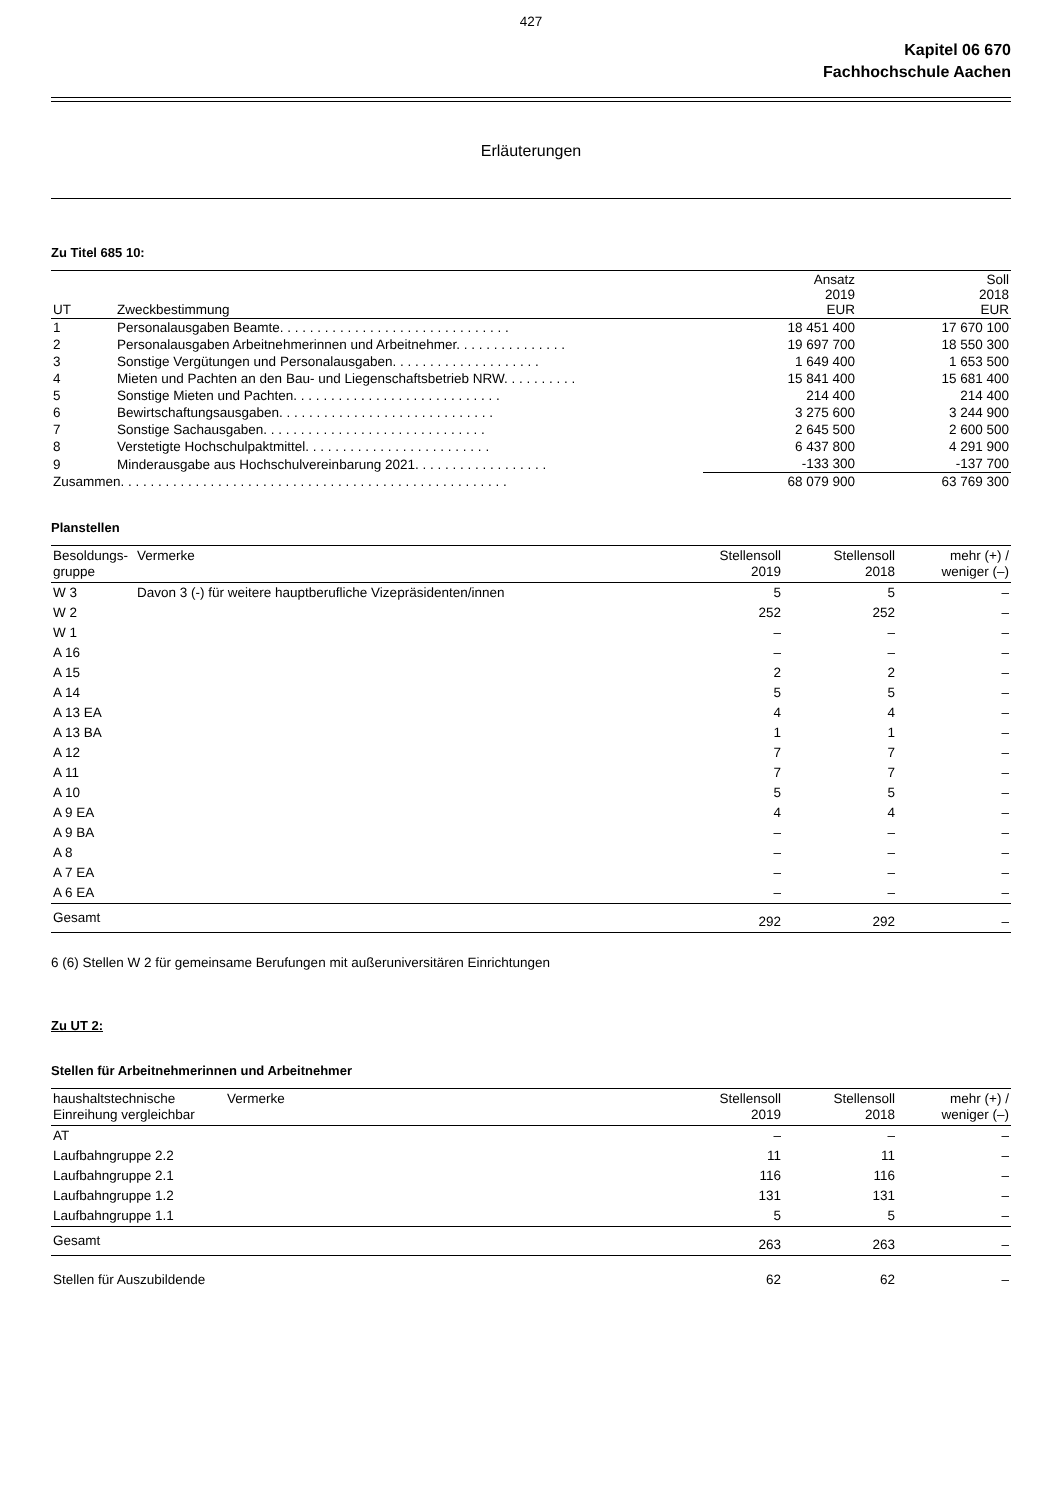427
Kapitel 06 670
Fachhochschule Aachen
Erläuterungen
Zu Titel 685 10:
| UT | Zweckbestimmung | Ansatz 2019 EUR | Soll 2018 EUR |
| --- | --- | --- | --- |
| 1 | Personalausgaben Beamte. . . . . . . . . . . . . . . . . . . . . . . . . . . . . . . | 18 451 400 | 17 670 100 |
| 2 | Personalausgaben Arbeitnehmerinnen und Arbeitnehmer. . . . . . . . . . . . . . . | 19 697 700 | 18 550 300 |
| 3 | Sonstige Vergütungen und Personalausgaben. . . . . . . . . . . . . . . . . . . . | 1 649 400 | 1 653 500 |
| 4 | Mieten und Pachten an den Bau- und Liegenschaftsbetrieb NRW. . . . . . . . . . | 15 841 400 | 15 681 400 |
| 5 | Sonstige Mieten und Pachten. . . . . . . . . . . . . . . . . . . . . . . . . . . . | 214 400 | 214 400 |
| 6 | Bewirtschaftungsausgaben. . . . . . . . . . . . . . . . . . . . . . . . . . . . . | 3 275 600 | 3 244 900 |
| 7 | Sonstige Sachausgaben. . . . . . . . . . . . . . . . . . . . . . . . . . . . . . | 2 645 500 | 2 600 500 |
| 8 | Verstetigte Hochschulpaktmittel. . . . . . . . . . . . . . . . . . . . . . . . . | 6 437 800 | 4 291 900 |
| 9 | Minderausgabe aus Hochschulvereinbarung 2021. . . . . . . . . . . . . . . . . . | -133 300 | -137 700 |
| Zusammen. . . . . . . . . . . . . . . . . . . . . . . . . . . . . . . . . . . . . . . . . . . . . . . . . . . . | | 68 079 900 | 63 769 300 |
Planstellen
| Besoldungs- gruppe | Vermerke | Stellensoll 2019 | Stellensoll 2018 | mehr (+) / weniger (–) |
| W 3 | Davon 3 (-) für weitere hauptberufliche Vizepräsidenten/innen | 5 | 5 | – |
| W 2 | | 252 | 252 | – |
| W 1 | | – | – | – |
| A 16 | | – | – | – |
| A 15 | | 2 | 2 | – |
| A 14 | | 5 | 5 | – |
| A 13 EA | | 4 | 4 | – |
| A 13 BA | | 1 | 1 | – |
| A 12 | | 7 | 7 | – |
| A 11 | | 7 | 7 | – |
| A 10 | | 5 | 5 | – |
| A 9 EA | | 4 | 4 | – |
| A 9 BA | | – | – | – |
| A 8 | | – | – | – |
| A 7 EA | | – | – | – |
| A 6 EA | | – | – | – |
| Gesamt | | 292 | 292 | – |
6 (6) Stellen W 2 für gemeinsame Berufungen mit außeruniversitären Einrichtungen
Zu UT 2:
Stellen für Arbeitnehmerinnen und Arbeitnehmer
| haushaltstechnische Einreihung vergleichbar | Vermerke | Stellensoll 2019 | Stellensoll 2018 | mehr (+) / weniger (–) |
| AT | | – | – | – |
| Laufbahngruppe 2.2 | | 11 | 11 | – |
| Laufbahngruppe 2.1 | | 116 | 116 | – |
| Laufbahngruppe 1.2 | | 131 | 131 | – |
| Laufbahngruppe 1.1 | | 5 | 5 | – |
| Gesamt | | 263 | 263 | – |
| Stellen für Auszubildende | | 62 | 62 | – |